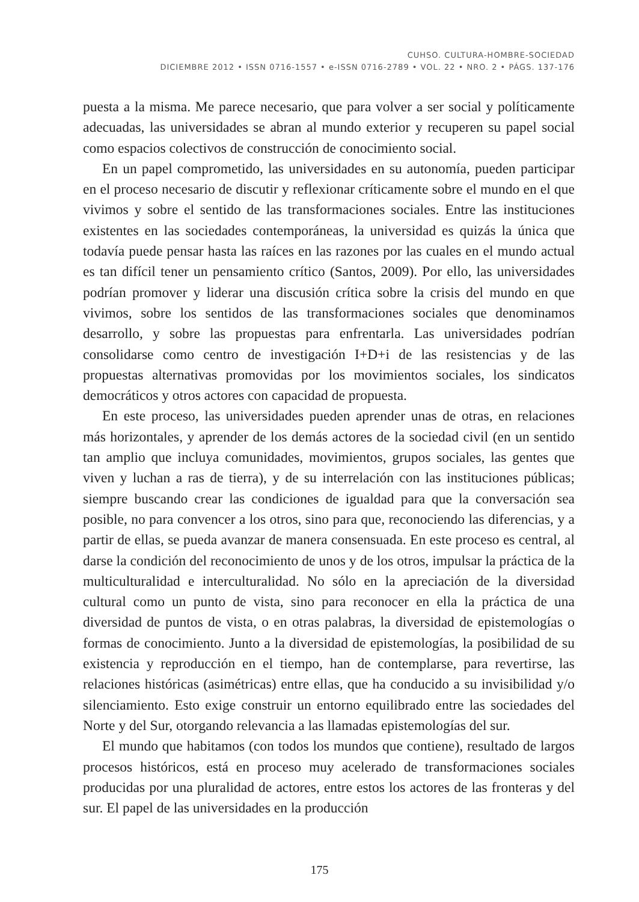CUHSO. CULTURA-HOMBRE-SOCIEDAD
DICIEMBRE 2012 • ISSN 0716-1557 • e-ISSN 0716-2789 • VOL. 22 • NRO. 2 • PÁGS. 137-176
puesta a la misma. Me parece necesario, que para volver a ser social y políticamente adecuadas, las universidades se abran al mundo exterior y recuperen su papel social como espacios colectivos de construcción de conocimiento social.
En un papel comprometido, las universidades en su autonomía, pueden participar en el proceso necesario de discutir y reflexionar críticamente sobre el mundo en el que vivimos y sobre el sentido de las transformaciones sociales. Entre las instituciones existentes en las sociedades contemporáneas, la universidad es quizás la única que todavía puede pensar hasta las raíces en las razones por las cuales en el mundo actual es tan difícil tener un pensamiento crítico (Santos, 2009). Por ello, las universidades podrían promover y liderar una discusión crítica sobre la crisis del mundo en que vivimos, sobre los sentidos de las transformaciones sociales que denominamos desarrollo, y sobre las propuestas para enfrentarla. Las universidades podrían consolidarse como centro de investigación I+D+i de las resistencias y de las propuestas alternativas promovidas por los movimientos sociales, los sindicatos democráticos y otros actores con capacidad de propuesta.
En este proceso, las universidades pueden aprender unas de otras, en relaciones más horizontales, y aprender de los demás actores de la sociedad civil (en un sentido tan amplio que incluya comunidades, movimientos, grupos sociales, las gentes que viven y luchan a ras de tierra), y de su interrelación con las instituciones públicas; siempre buscando crear las condiciones de igualdad para que la conversación sea posible, no para convencer a los otros, sino para que, reconociendo las diferencias, y a partir de ellas, se pueda avanzar de manera consensuada. En este proceso es central, al darse la condición del reconocimiento de unos y de los otros, impulsar la práctica de la multiculturalidad e interculturalidad. No sólo en la apreciación de la diversidad cultural como un punto de vista, sino para reconocer en ella la práctica de una diversidad de puntos de vista, o en otras palabras, la diversidad de epistemologías o formas de conocimiento. Junto a la diversidad de epistemologías, la posibilidad de su existencia y reproducción en el tiempo, han de contemplarse, para revertirse, las relaciones históricas (asimétricas) entre ellas, que ha conducido a su invisibilidad y/o silenciamiento. Esto exige construir un entorno equilibrado entre las sociedades del Norte y del Sur, otorgando relevancia a las llamadas epistemologías del sur.
El mundo que habitamos (con todos los mundos que contiene), resultado de largos procesos históricos, está en proceso muy acelerado de transformaciones sociales producidas por una pluralidad de actores, entre estos los actores de las fronteras y del sur. El papel de las universidades en la producción
175